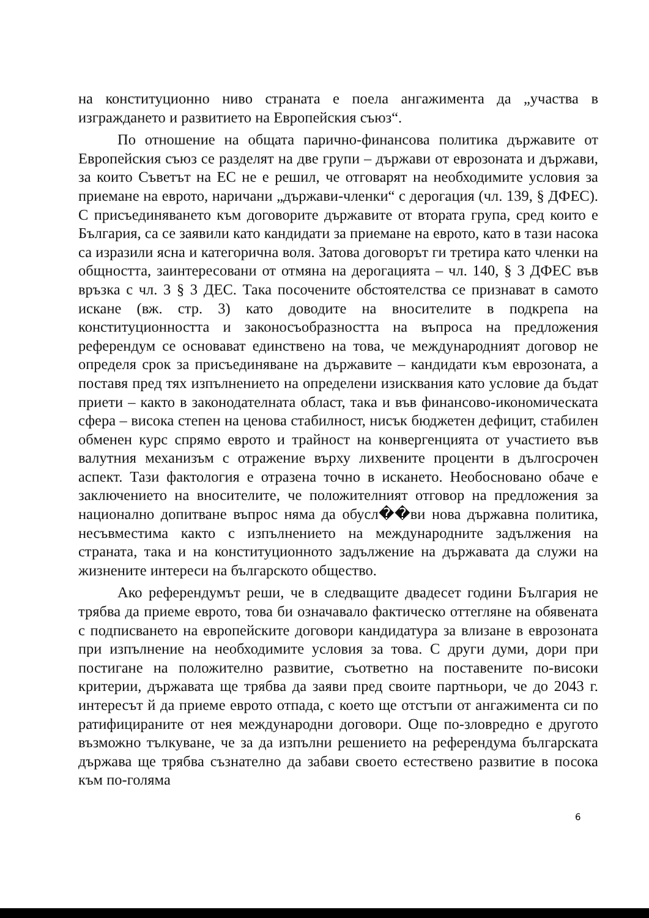на конституционно ниво страната е поела ангажимента да „участва в изграждането и развитието на Европейския съюз“.
По отношение на общата парично-финансова политика държавите от Европейския съюз се разделят на две групи – държави от еврозоната и държави, за които Съветът на ЕС не е решил, че отговарят на необходимите условия за приемане на еврото, наричани „държави-членки“ с дерогация (чл. 139, § ДФЕС). С присъединяването към договорите държавите от втората група, сред които е България, са се заявили като кандидати за приемане на еврото, като в тази насока са изразили ясна и категорична воля. Затова договорът ги третира като членки на общността, заинтересовани от отмяна на дерогацията – чл. 140, § 3 ДФЕС във връзка с чл. 3 § 3 ДЕС. Така посочените обстоятелства се признават в самото искане (вж. стр. 3) като доводите на вносителите в подкрепа на конституционността и законосъобразността на въпроса на предложения референдум се основават единствено на това, че международният договор не определя срок за присъединяване на държавите – кандидати към еврозоната, а поставя пред тях изпълнението на определени изисквания като условие да бъдат приети – както в законодателната област, така и във финансово-икономическата сфера – висока степен на ценова стабилност, нисък бюджетен дефицит, стабилен обменен курс спрямо еврото и трайност на конвергенцията от участието във валутния механизъм с отражение върху лихвените проценти в дългосрочен аспект. Тази фактология е отразена точно в искането. Необосновано обаче е заключението на вносителите, че положителният отговор на предложения за национално допитване въпрос няма да обусл��ви нова държавна политика, несъвместима както с изпълнението на международните задължения на страната, така и на конституционното задължение на държавата да служи на жизнените интереси на българското общество.
Ако референдумът реши, че в следващите двадесет години България не трябва да приеме еврото, това би означавало фактическо оттегляне на обявената с подписването на европейските договори кандидатура за влизане в еврозоната при изпълнение на необходимите условия за това. С други думи, дори при постигане на положително развитие, съответно на поставените по-високи критерии, държавата ще трябва да заяви пред своите партньори, че до 2043 г. интересът й да приеме еврото отпада, с което ще отстъпи от ангажимента си по ратифицираните от нея международни договори. Още по-зловредно е другото възможно тълкуване, че за да изпълни решението на референдума българската държава ще трябва съзнателно да забави своето естествено развитие в посока към по-голяма
6